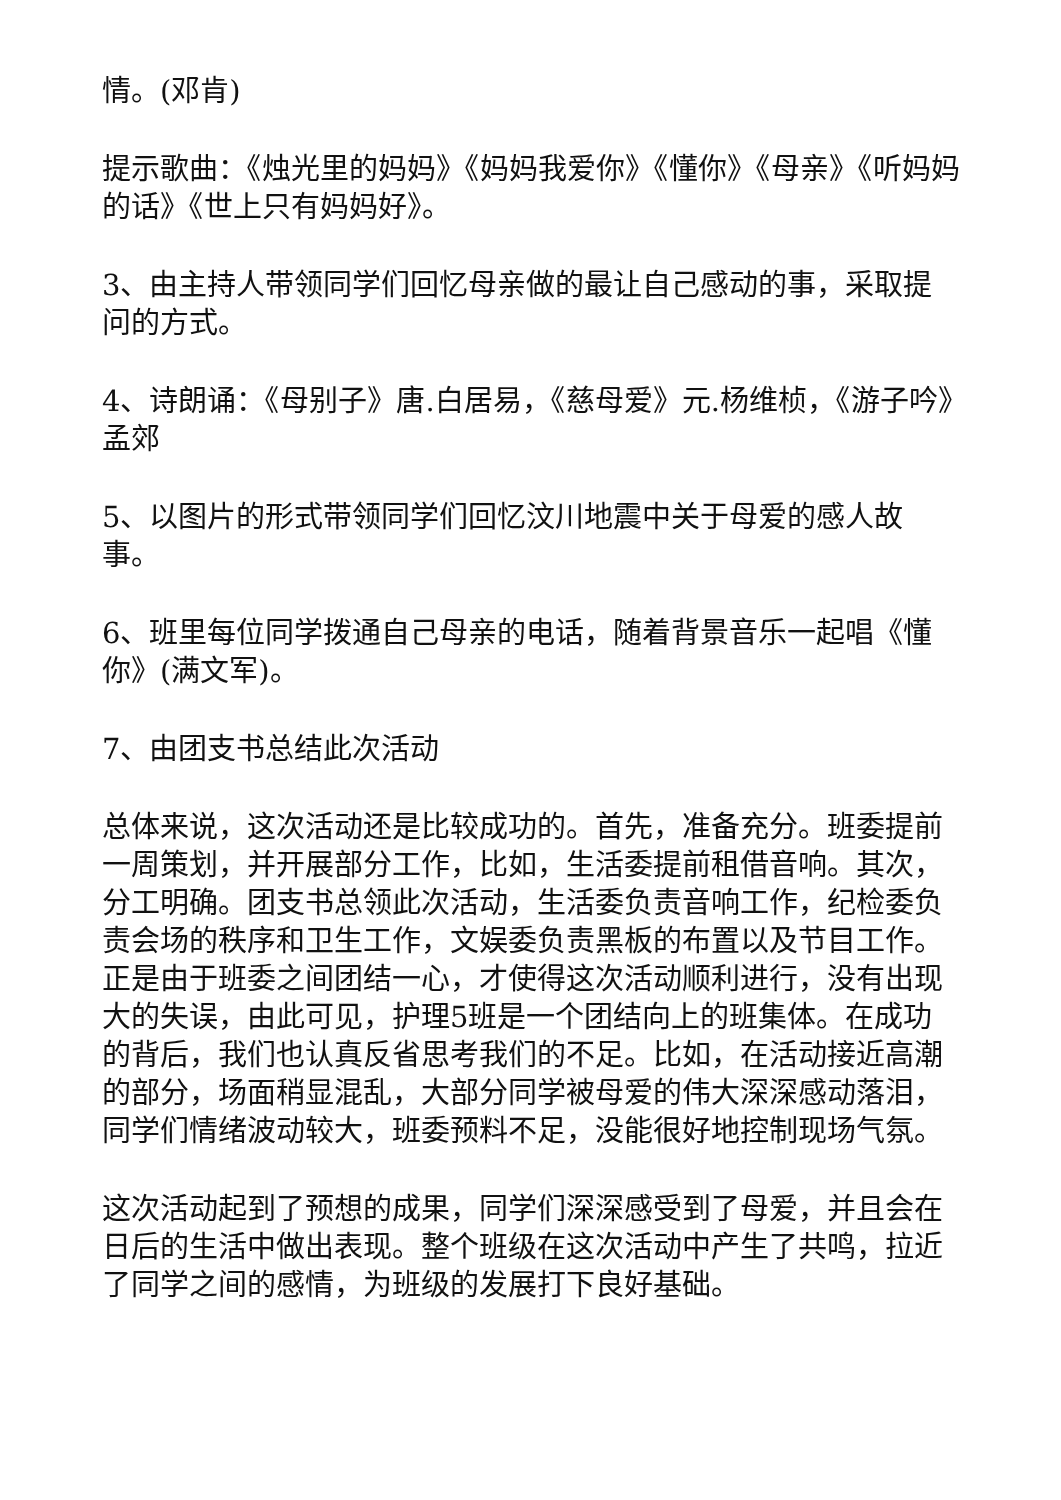情。(邓肯)
提示歌曲：《烛光里的妈妈》《妈妈我爱你》《懂你》《母亲》《听妈妈的话》《世上只有妈妈好》。
3、由主持人带领同学们回忆母亲做的最让自己感动的事，采取提问的方式。
4、诗朗诵：《母别子》唐.白居易，《慈母爱》元.杨维桢，《游子吟》孟郊
5、以图片的形式带领同学们回忆汶川地震中关于母爱的感人故事。
6、班里每位同学拨通自己母亲的电话，随着背景音乐一起唱《懂你》(满文军)。
7、由团支书总结此次活动
总体来说，这次活动还是比较成功的。首先，准备充分。班委提前一周策划，并开展部分工作，比如，生活委提前租借音响。其次，分工明确。团支书总领此次活动，生活委负责音响工作，纪检委负责会场的秩序和卫生工作，文娱委负责黑板的布置以及节目工作。正是由于班委之间团结一心，才使得这次活动顺利进行，没有出现大的失误，由此可见，护理5班是一个团结向上的班集体。在成功的背后，我们也认真反省思考我们的不足。比如，在活动接近高潮的部分，场面稍显混乱，大部分同学被母爱的伟大深深感动落泪，同学们情绪波动较大，班委预料不足，没能很好地控制现场气氛。
这次活动起到了预想的成果，同学们深深感受到了母爱，并且会在日后的生活中做出表现。整个班级在这次活动中产生了共鸣，拉近了同学之间的感情，为班级的发展打下良好基础。